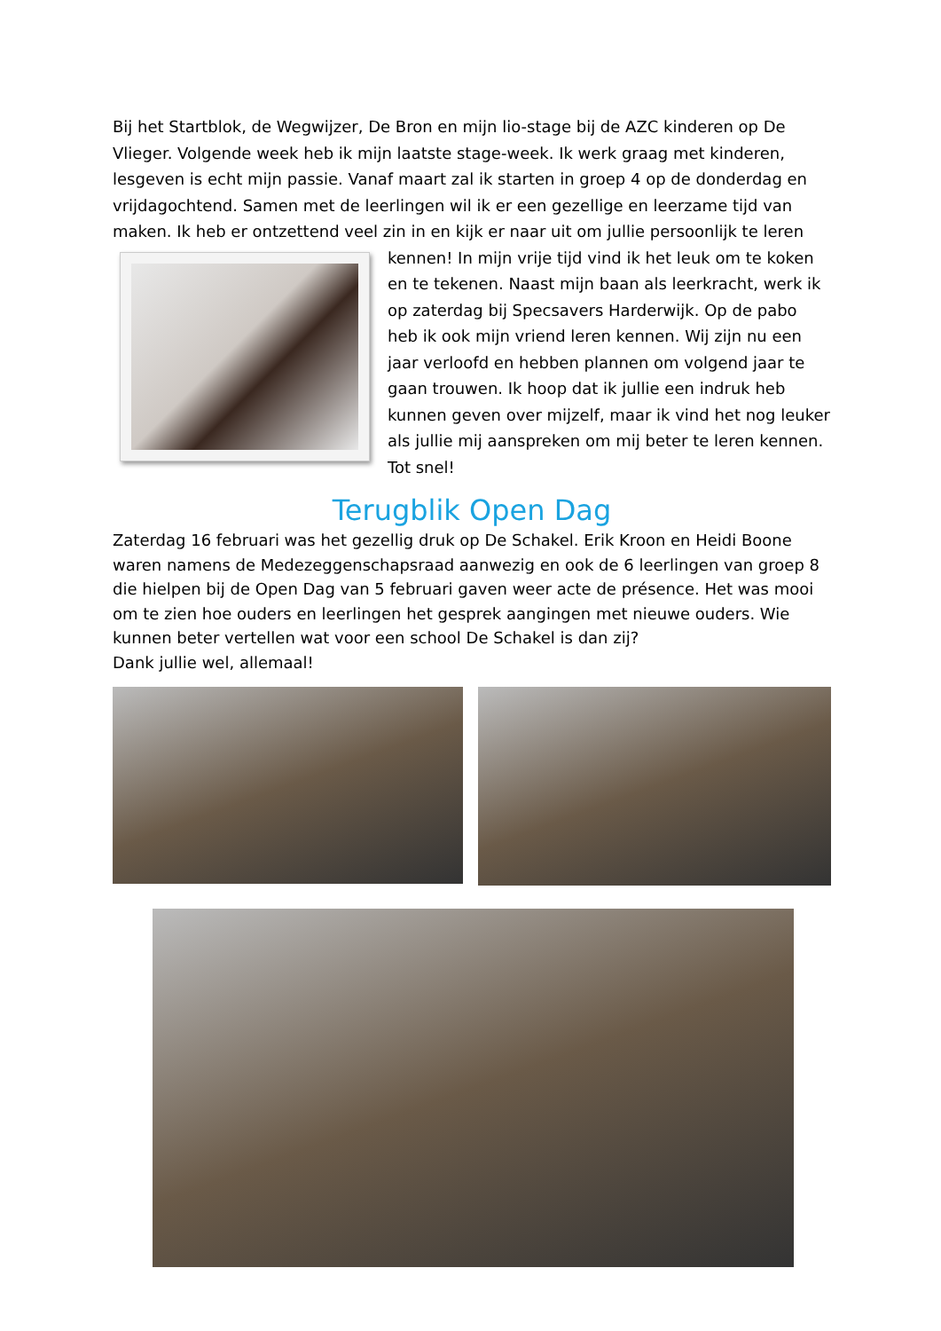Bij het Startblok, de Wegwijzer, De Bron en mijn lio-stage bij de AZC kinderen op De Vlieger. Volgende week heb ik mijn laatste stage-week. Ik werk graag met kinderen, lesgeven is echt mijn passie. Vanaf maart zal ik starten in groep 4 op de donderdag en vrijdagochtend. Samen met de leerlingen wil ik er een gezellige en leerzame tijd van maken. Ik heb er ontzettend veel zin in en kijk er naar uit om jullie persoonlijk te leren
kennen! In mijn vrije tijd vind ik het leuk om te koken en te tekenen. Naast mijn baan als leerkracht, werk ik op zaterdag bij Specsavers Harderwijk. Op de pabo heb ik ook mijn vriend leren kennen. Wij zijn nu een jaar verloofd en hebben plannen om volgend jaar te gaan trouwen. Ik hoop dat ik jullie een indruk heb kunnen geven over mijzelf, maar ik vind het nog leuker als jullie mij aanspreken om mij beter te leren kennen. Tot snel!
Terugblik Open Dag
Zaterdag 16 februari was het gezellig druk op De Schakel. Erik Kroon en Heidi Boone waren namens de Medezeggenschapsraad aanwezig en ook de 6 leerlingen van groep 8 die hielpen bij de Open Dag van 5 februari gaven weer acte de présence. Het was mooi om te zien hoe ouders en leerlingen het gesprek aangingen met nieuwe ouders. Wie kunnen beter vertellen wat voor een school De Schakel is dan zij?
Dank jullie wel, allemaal!